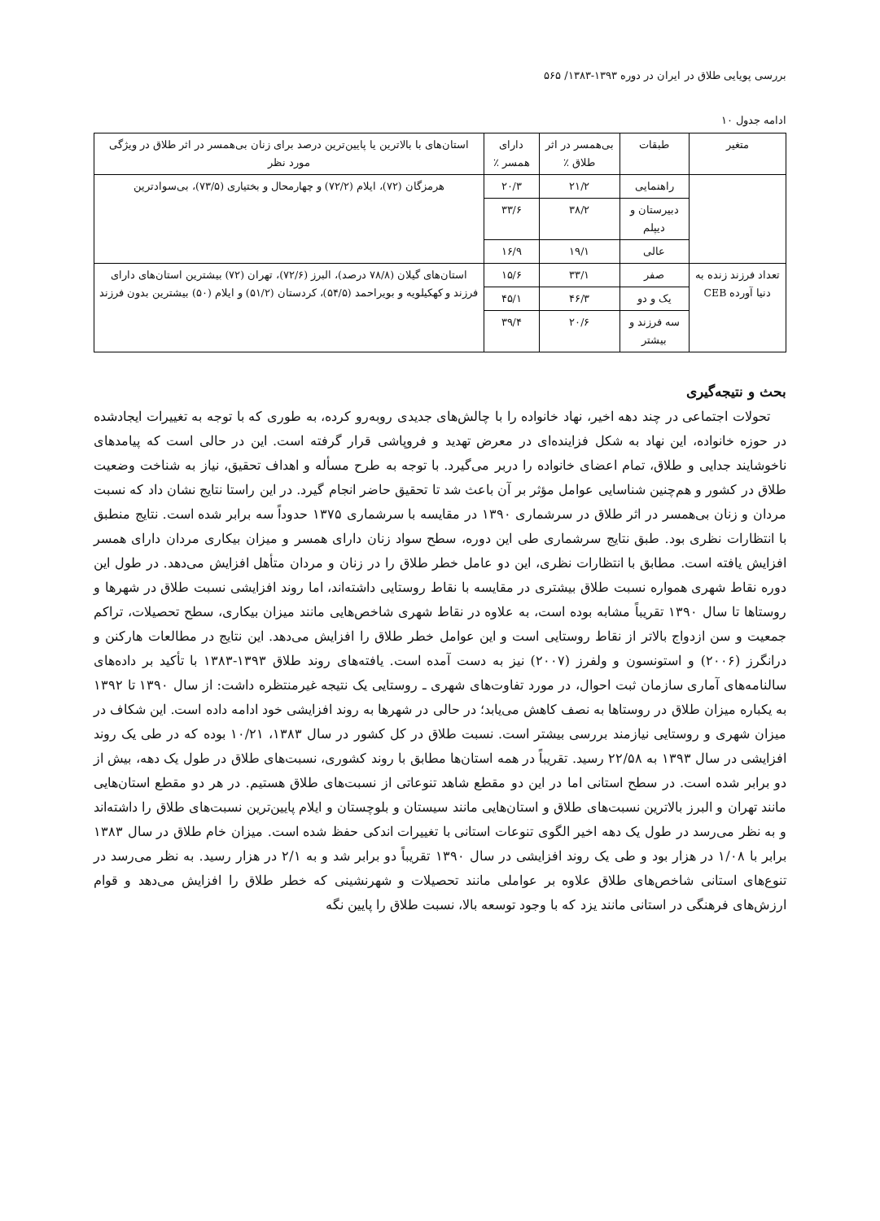بررسی پویایی طلاق در ایران در دوره ۱۳۹۳-۱۳۸۳/ ۵۶۵
ادامه جدول ۱۰
| متغیر | طبقات | بی‌همسر در اثر طلاق ٪ | دارای همسر ٪ | استان‌های با بالاترین یا پایین‌ترین درصد برای زنان بی‌همسر در اثر طلاق در ویژگی مورد نظر |
| --- | --- | --- | --- | --- |
| | راهنمایی | ۲۱/۲ | ۲۰/۳ | هرمزگان (۷۲)، ایلام (۷۲/۲) و چهارمحال و بختیاری (۷۳/۵)، بی‌سوادترین |
| | دبیرستان و دیپلم | ۳۸/۲ | ۳۳/۶ | |
| | عالی | ۱۹/۱ | ۱۶/۹ | |
| تعداد فرزند زنده به دنیا آورده CEB | صفر | ۳۳/۱ | ۱۵/۶ | استان‌های گیلان (۷۸/۸ درصد)، البرز (۷۲/۶)، تهران (۷۲) بیشترین استان‌های دارای فرزند و کهکیلویه و بویراحمد (۵۴/۵)، کردستان (۵۱/۲) و ایلام (۵۰) بیشترین بدون فرزند |
| | یک و دو | ۴۶/۳ | ۴۵/۱ | |
| | سه فرزند و بیشتر | ۲۰/۶ | ۳۹/۴ | |
بحث و نتیجه‌گیری
تحولات اجتماعی در چند دهه اخیر، نهاد خانواده را با چالش‌های جدیدی روبه‌رو کرده، به طوری که با توجه به تغییرات ایجادشده در حوزه خانواده، این نهاد به شکل فزاینده‌ای در معرض تهدید و فروپاشی قرار گرفته است. این در حالی است که پیامدهای ناخوشایند جدایی و طلاق، تمام اعضای خانواده را دربر می‌گیرد. با توجه به طرح مسأله و اهداف تحقیق، نیاز به شناخت وضعیت طلاق در کشور و هم‌چنین شناسایی عوامل مؤثر بر آن باعث شد تا تحقیق حاضر انجام گیرد. در این راستا نتایج نشان داد که نسبت مردان و زنان بی‌همسر در اثر طلاق در سرشماری ۱۳۹۰ در مقایسه با سرشماری ۱۳۷۵ حدوداً سه برابر شده است. نتایج منطبق با انتظارات نظری بود. طبق نتایج سرشماری طی این دوره، سطح سواد زنان دارای همسر و میزان بیکاری مردان دارای همسر افزایش یافته است. مطابق با انتظارات نظری، این دو عامل خطر طلاق را در زنان و مردان متأهل افزایش می‌دهد. در طول این دوره نقاط شهری همواره نسبت طلاق بیشتری در مقایسه با نقاط روستایی داشته‌اند، اما روند افزایشی نسبت طلاق در شهرها و روستاها تا سال ۱۳۹۰ تقریباً مشابه بوده است، به علاوه در نقاط شهری شاخص‌هایی مانند میزان بیکاری، سطح تحصیلات، تراکم جمعیت و سن ازدواج بالاتر از نقاط روستایی است و این عوامل خطر طلاق را افزایش می‌دهد. این نتایج در مطالعات هارکنن و درانگرز (۲۰۰۶) و استونسون و ولفرز (۲۰۰۷) نیز به دست آمده است. یافته‌های روند طلاق ۱۳۹۳-۱۳۸۳ با تأکید بر داده‌های سالنامه‌های آماری سازمان ثبت احوال، در مورد تفاوت‌های شهری ـ روستایی یک نتیجه غیرمنتظره داشت: از سال ۱۳۹۰ تا ۱۳۹۲ به یکباره میزان طلاق در روستاها به نصف کاهش می‌یابد؛ در حالی در شهرها به روند افزایشی خود ادامه داده است. این شکاف در میزان شهری و روستایی نیازمند بررسی بیشتر است. نسبت طلاق در کل کشور در سال ۱۳۸۳، ۱۰/۲۱ بوده که در طی یک روند افزایشی در سال ۱۳۹۳ به ۲۲/۵۸ رسید. تقریباً در همه استان‌ها مطابق با روند کشوری، نسبت‌های طلاق در طول یک دهه، بیش از دو برابر شده است. در سطح استانی اما در این دو مقطع شاهد تنوعاتی از نسبت‌های طلاق هستیم. در هر دو مقطع استان‌هایی مانند تهران و البرز بالاترین نسبت‌های طلاق و استان‌هایی مانند سیستان و بلوچستان و ایلام پایین‌ترین نسبت‌های طلاق را داشته‌اند و به نظر می‌رسد در طول یک دهه اخیر الگوی تنوعات استانی با تغییرات اندکی حفظ شده است. میزان خام طلاق در سال ۱۳۸۳ برابر با ۱/۰۸ در هزار بود و طی یک روند افزایشی در سال ۱۳۹۰ تقریباً دو برابر شد و به ۲/۱ در هزار رسید. به نظر می‌رسد در تنوع‌های استانی شاخص‌های طلاق علاوه بر عواملی مانند تحصیلات و شهرنشینی که خطر طلاق را افزایش می‌دهد و قوام ارزش‌های فرهنگی در استانی مانند یزد که با وجود توسعه بالا، نسبت طلاق را پایین نگه